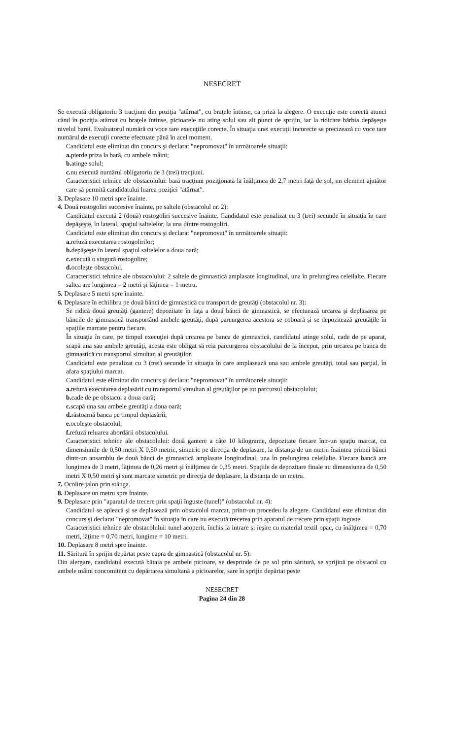NESECRET
Se execută obligatoriu 3 tracţiuni din poziţia "atârnat", cu braţele întinse, ca priză la alegere. O execuţie este corectă atunci când în poziţia atârnat cu braţele întinse, picioarele nu ating solul sau alt punct de sprijin, iar la ridicare bărbia depăşeşte nivelul barei. Evaluatorul numără cu voce tare execuţiile corecte. În situaţia unei execuţii incorecte se precizează cu voce tare numărul de execuţii corecte efectuate până în acel moment.
Candidatul este eliminat din concurs şi declarat "nepromovat" în următoarele situaţii:
a. pierde priza la bară, cu ambele mâini;
b. atinge solul;
c. nu execută numărul obligatoriu de 3 (trei) tracţiuni.
Caracteristici tehnice ale obstacolului: bară tracţiuni poziţionată la înălţimea de 2,7 metri faţă de sol, un element ajutător care să permită candidatului luarea poziţiei "atârnat".
3. Deplasare 10 metri spre înainte.
4. Două rostogoliri succesive înainte, pe saltele (obstacolul nr. 2):
Candidatul execută 2 (două) rostogoliri succesive înainte. Candidatul este penalizat cu 3 (trei) secunde în situaţia în care depăşeşte, în lateral, spaţiul saltelelor, la una dintre rostogoliri.
Candidatul este eliminat din concurs şi declarat "nepromovat" în următoarele situaţii:
a. refuză executarea rostogolirilor;
b. depăşeşte în lateral spaţiul saltelelor a doua oară;
c. execută o singură rostogolire;
d. ocoleşte obstacolul.
Caracteristici tehnice ale obstacolului: 2 saltele de gimnastică amplasate longitudinal, una în prelungirea celeilalte. Fiecare saltea are lungimea = 2 metri şi lăţimea = 1 metru.
5. Deplasare 5 metri spre înainte.
6. Deplasare în echilibru pe două bănci de gimnastică cu transport de greutăţi (obstacolul nr. 3):
Se ridică două greutăţi (gantere) depozitate în faţa a două bănci de gimnastică, se efectuează urcarea şi deplasarea pe băncile de gimnastică transportând ambele greutăţi, după parcurgerea acestora se coboară şi se depozitează greutăţile în spaţiile marcate pentru fiecare.
În situaţia în care, pe timpul execuţiei după urcarea pe banca de gimnastică, candidatul atinge solul, cade de pe aparat, scapă una sau ambele greutăţi, acesta este obligat să reia parcurgerea obstacolului de la început, prin urcarea pe banca de gimnastică cu transportul simultan al greutăţilor.
Candidatul este penalizat cu 3 (trei) secunde în situaţia în care amplasează una sau ambele greutăţi, total sau parţial, în afara spaţiului marcat.
Candidatul este eliminat din concurs şi declarat "nepromovat" în următoarele situaţii:
a. refuză executarea deplasării cu transportul simultan al greutăţilor pe tot parcursul obstacolului;
b. cade de pe obstacol a doua oară;
c. scapă una sau ambele greutăţi a doua oară;
d. răstoarnă banca pe timpul deplasării;
e. ocoleşte obstacolul;
f. refuză reluarea abordării obstacolului.
Caracteristici tehnice ale obstacolului: două gantere a câte 10 kilograme, depozitate fiecare într-un spaţiu marcat, cu dimensiunile de 0,50 metri X 0,50 metric, simetric pe direcţia de deplasare, la distanţa de un metru înaintea primei bănci dintr-un ansamblu de două bănci de gimnastică amplasate longitudinal, una în prelungirea celeilalte. Fiecare bancă are lungimea de 3 metri, lăţimea de 0,26 metri şi înălţimea de 0,35 metri. Spaţiile de depozitare finale au dimensiunea de 0,50 metri X 0,50 metri şi sunt marcate simetric pe direcţia de deplasare, la distanţa de un metru.
7. Ocolire jalon prin stânga.
8. Deplasare un metru spre înainte.
9. Deplasare prin "aparatul de trecere prin spaţii înguste (tunel)" (obstacolul nr. 4):
Candidatul se apleacă şi se deplasează prin obstacolul marcat, printr-un procedeu la alegere. Candidatul este eliminat din concurs şi declarat "nepromovat" în situaţia în care nu execută trecerea prin aparatul de trecere prin spaţii înguste.
Caracteristici tehnice ale obstacolului: tunel acoperit, închis la intrare şi ieşire cu material textil opac, cu înălţimea = 0,70 metri, lăţime = 0,70 metri, lungime = 10 metri.
10. Deplasare 8 metri spre înainte.
11. Săritură în sprijin depărtat peste capra de gimnastică (obstacolul nr. 5):
Din alergare, candidatul execută bătaia pe ambele picioare, se desprinde de pe sol prin săritură, se sprijină pe obstacol cu ambele mâini concomitent cu depărtarea simultană a picioarelor, sare în sprijin depărtat peste
NESECRET
Pagina 24 din 28